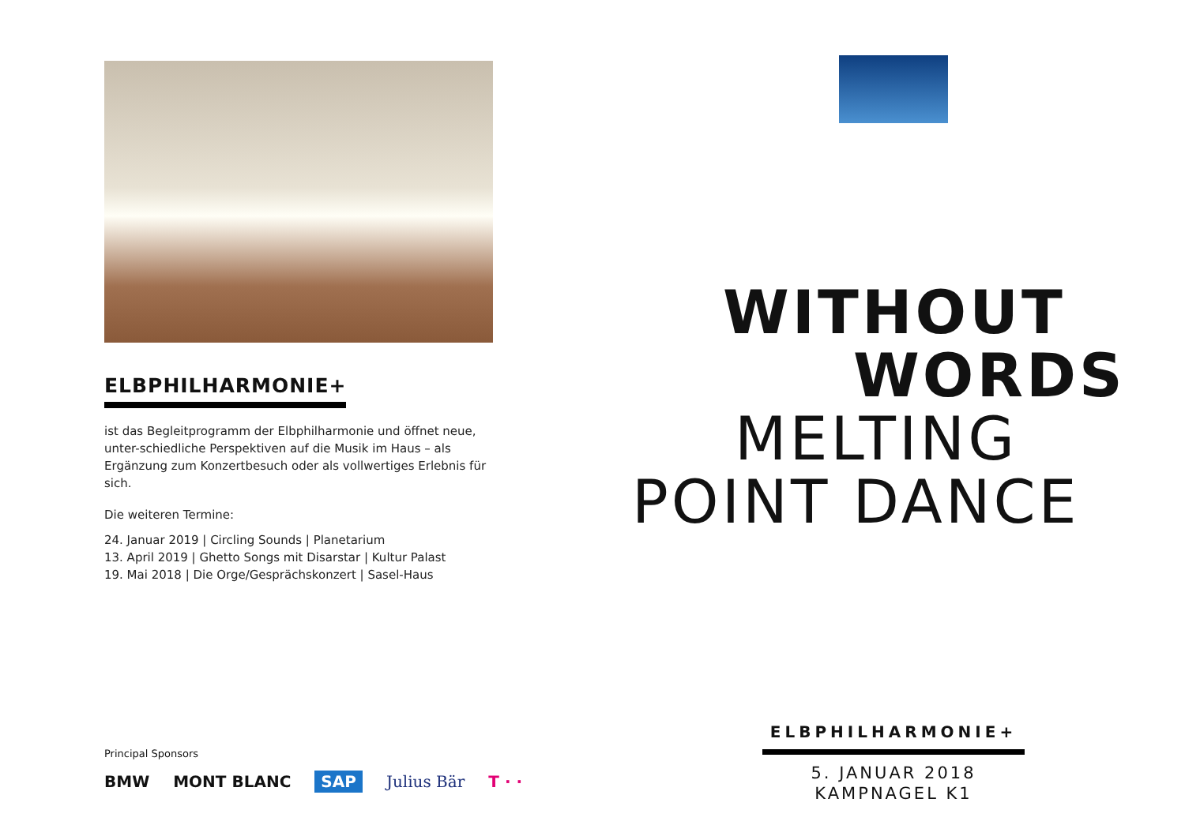ELBPHILHARMONIE+
ist das Begleitprogramm der Elbphilharmonie und öffnet neue, unter-schiedliche Perspektiven auf die Musik im Haus – als Ergänzung zum Konzertbesuch oder als vollwertiges Erlebnis für sich.
Die weiteren Termine:
24. Januar 2019 | Circling Sounds | Planetarium
13. April 2019 | Ghetto Songs mit Disarstar | Kultur Palast
19. Mai 2018 | Die Orge/Gesprächskonzert | Sasel-Haus
Principal Sponsors
BMW MONT BLANC SAP Julius Bär T · ·
WITHOUT
WORDS
MELTING
POINT DANCE
ELBPHILHARMONIE+
5. JANUAR 2018
KAMPNAGEL K1